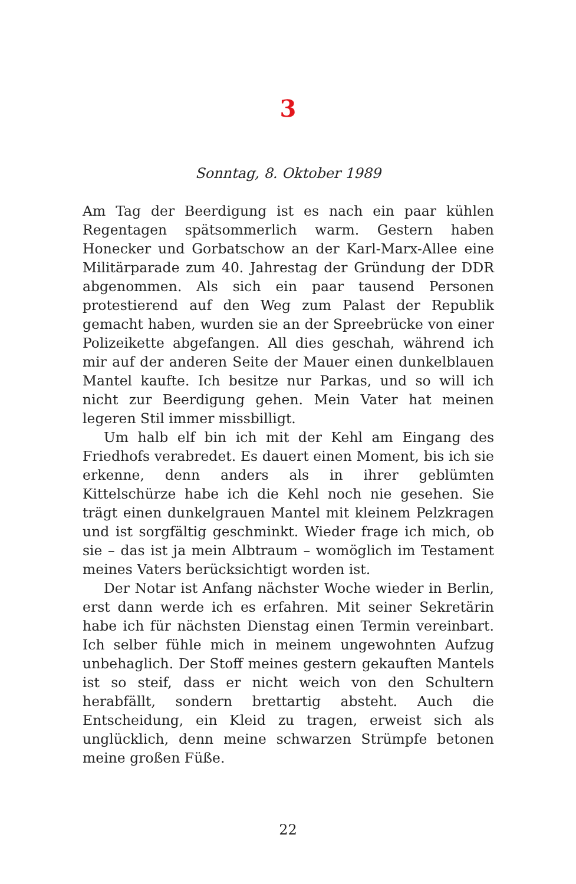3
Sonntag, 8. Oktober 1989
Am Tag der Beerdigung ist es nach ein paar kühlen Regentagen spätsommerlich warm. Gestern haben Honecker und Gorbatschow an der Karl-Marx-Allee eine Militärparade zum 40. Jahrestag der Gründung der DDR abgenommen. Als sich ein paar tausend Personen protestierend auf den Weg zum Palast der Republik gemacht haben, wurden sie an der Spreebrücke von einer Polizeikette abgefangen. All dies geschah, während ich mir auf der anderen Seite der Mauer einen dunkelblauen Mantel kaufte. Ich besitze nur Parkas, und so will ich nicht zur Beerdigung gehen. Mein Vater hat meinen legeren Stil immer missbilligt.
Um halb elf bin ich mit der Kehl am Eingang des Friedhofs verabredet. Es dauert einen Moment, bis ich sie erkenne, denn anders als in ihrer geblümten Kittelschürze habe ich die Kehl noch nie gesehen. Sie trägt einen dunkelgrauen Mantel mit kleinem Pelzkragen und ist sorgfältig geschminkt. Wieder frage ich mich, ob sie – das ist ja mein Albtraum – womöglich im Testament meines Vaters berücksichtigt worden ist.
Der Notar ist Anfang nächster Woche wieder in Berlin, erst dann werde ich es erfahren. Mit seiner Sekretärin habe ich für nächsten Dienstag einen Termin vereinbart. Ich selber fühle mich in meinem ungewohnten Aufzug unbehaglich. Der Stoff meines gestern gekauften Mantels ist so steif, dass er nicht weich von den Schultern herabfällt, sondern brettartig absteht. Auch die Entscheidung, ein Kleid zu tragen, erweist sich als unglücklich, denn meine schwarzen Strümpfe betonen meine großen Füße.
22